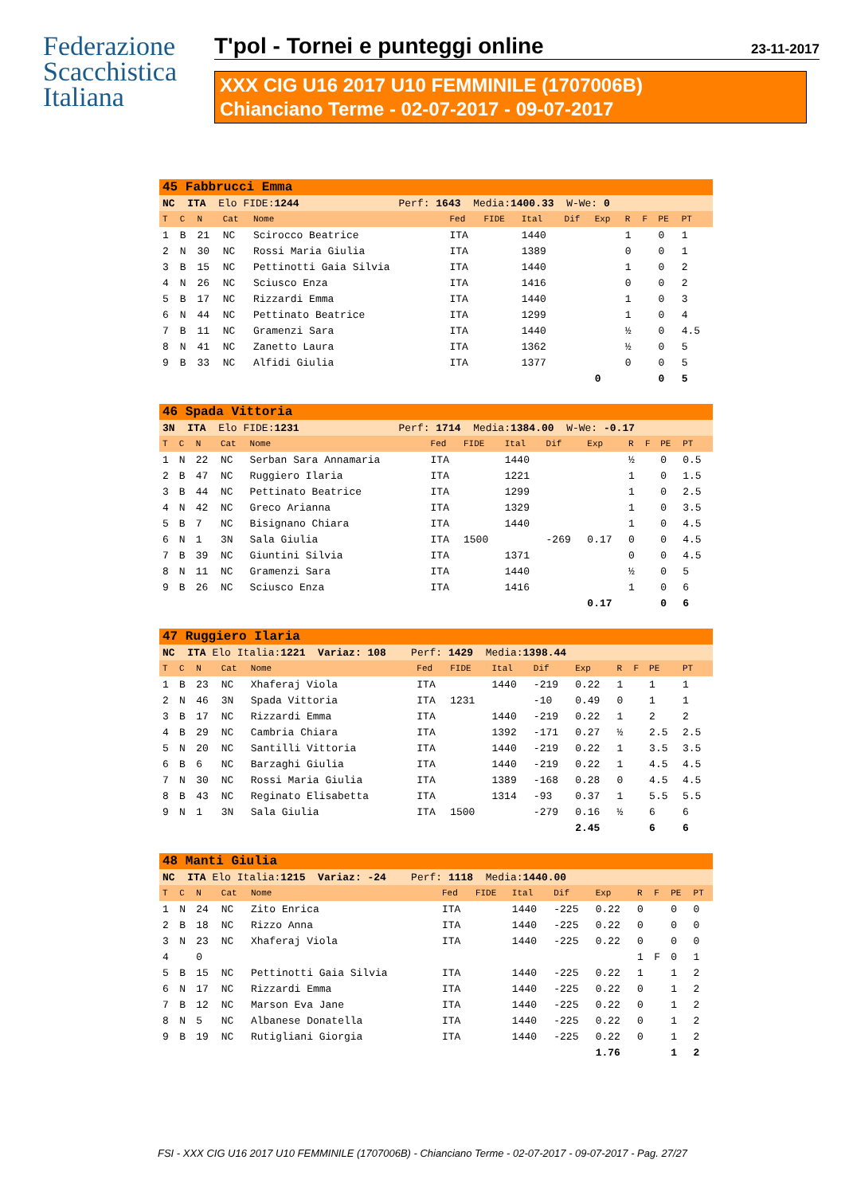Federazione
Scacchistica
Italiana
T'pol - Tornei e punteggi online 23-11-2017
XXX CIG U16 2017 U10 FEMMINILE (1707006B)
Chianciano Terme - 02-07-2017 - 09-07-2017
| 45 Fabbrucci Emma | | | | | | | | | | | | | |
| NC ITA Elo FIDE: 1244 Perf: 1643 Media: 1400.33 W-We: 0 | | | | | | | | | | | | | |
| T | C | N | Cat | Nome | Fed | FIDE | Ital | Dif | Exp | R | F | PE | PT |
| 1 | B | 21 | NC | Scirocco Beatrice | ITA | | 1440 | | | 1 | | 0 | 1 |
| 2 | N | 30 | NC | Rossi Maria Giulia | ITA | | 1389 | | | 0 | | 0 | 1 |
| 3 | B | 15 | NC | Pettinotti Gaia Silvia | ITA | | 1440 | | | 1 | | 0 | 2 |
| 4 | N | 26 | NC | Sciusco Enza | ITA | | 1416 | | | 0 | | 0 | 2 |
| 5 | B | 17 | NC | Rizzardi Emma | ITA | | 1440 | | | 1 | | 0 | 3 |
| 6 | N | 44 | NC | Pettinato Beatrice | ITA | | 1299 | | | 1 | | 0 | 4 |
| 7 | B | 11 | NC | Gramenzi Sara | ITA | | 1440 | | | ½ | | 0 | 4.5 |
| 8 | N | 41 | NC | Zanetto Laura | ITA | | 1362 | | | ½ | | 0 | 5 |
| 9 | B | 33 | NC | Alfidi Giulia | ITA | | 1377 | | | 0 | | 0 | 5 |
| | | | | | | | | | 0 | | | 0 | 5 |
| 46 Spada Vittoria | | | | | | | | | | | | | |
| 3N ITA Elo FIDE: 1231 Perf: 1714 Media: 1384.00 W-We: -0.17 | | | | | | | | | | | | | |
| T | C | N | Cat | Nome | Fed | FIDE | Ital | Dif | Exp | R | F | PE | PT |
| 1 | N | 22 | NC | Serban Sara Annamaria | ITA | | 1440 | | | ½ | | 0 | 0.5 |
| 2 | B | 47 | NC | Ruggiero Ilaria | ITA | | 1221 | | | 1 | | 0 | 1.5 |
| 3 | B | 44 | NC | Pettinato Beatrice | ITA | | 1299 | | | 1 | | 0 | 2.5 |
| 4 | N | 42 | NC | Greco Arianna | ITA | | 1329 | | | 1 | | 0 | 3.5 |
| 5 | B | 7 | NC | Bisignano Chiara | ITA | | 1440 | | | 1 | | 0 | 4.5 |
| 6 | N | 1 | 3N | Sala Giulia | ITA | 1500 | | -269 | 0.17 | 0 | | 0 | 4.5 |
| 7 | B | 39 | NC | Giuntini Silvia | ITA | | 1371 | | | 0 | | 0 | 4.5 |
| 8 | N | 11 | NC | Gramenzi Sara | ITA | | 1440 | | | ½ | | 0 | 5 |
| 9 | B | 26 | NC | Sciusco Enza | ITA | | 1416 | | | 1 | | 0 | 6 |
| | | | | | | | | | 0.17 | | | 0 | 6 |
| 47 Ruggiero Ilaria | | | | | | | | | | | | | |
| NC ITA Elo Italia: 1221 Variaz: 108 Perf: 1429 Media: 1398.44 | | | | | | | | | | | | | |
| T | C | N | Cat | Nome | Fed | FIDE | Ital | Dif | Exp | R | F | PE | PT |
| 1 | B | 23 | NC | Xhaferaj Viola | ITA | | 1440 | -219 | 0.22 | 1 | | 1 | 1 |
| 2 | N | 46 | 3N | Spada Vittoria | ITA | 1231 | | -10 | 0.49 | 0 | | 1 | 1 |
| 3 | B | 17 | NC | Rizzardi Emma | ITA | | 1440 | -219 | 0.22 | 1 | | 2 | 2 |
| 4 | B | 29 | NC | Cambria Chiara | ITA | | 1392 | -171 | 0.27 | ½ | | 2.5 | 2.5 |
| 5 | N | 20 | NC | Santilli Vittoria | ITA | | 1440 | -219 | 0.22 | 1 | | 3.5 | 3.5 |
| 6 | B | 6 | NC | Barzaghi Giulia | ITA | | 1440 | -219 | 0.22 | 1 | | 4.5 | 4.5 |
| 7 | N | 30 | NC | Rossi Maria Giulia | ITA | | 1389 | -168 | 0.28 | 0 | | 4.5 | 4.5 |
| 8 | B | 43 | NC | Reginato Elisabetta | ITA | | 1314 | -93 | 0.37 | 1 | | 5.5 | 5.5 |
| 9 | N | 1 | 3N | Sala Giulia | ITA | 1500 | | -279 | 0.16 | ½ | | 6 | 6 |
| | | | | | | | | | 2.45 | | | 6 | 6 |
| 48 Manti Giulia | | | | | | | | | | | | | |
| NC ITA Elo Italia: 1215 Variaz: -24 Perf: 1118 Media: 1440.00 | | | | | | | | | | | | | |
| T | C | N | Cat | Nome | Fed | FIDE | Ital | Dif | Exp | R | F | PE | PT |
| 1 | N | 24 | NC | Zito Enrica | ITA | | 1440 | -225 | 0.22 | 0 | | 0 | 0 |
| 2 | B | 18 | NC | Rizzo Anna | ITA | | 1440 | -225 | 0.22 | 0 | | 0 | 0 |
| 3 | N | 23 | NC | Xhaferaj Viola | ITA | | 1440 | -225 | 0.22 | 0 | | 0 | 0 |
| 4 | | 0 | | | | | | | | 1 | F | 0 | 1 |
| 5 | B | 15 | NC | Pettinotti Gaia Silvia | ITA | | 1440 | -225 | 0.22 | 1 | | 1 | 2 |
| 6 | N | 17 | NC | Rizzardi Emma | ITA | | 1440 | -225 | 0.22 | 0 | | 1 | 2 |
| 7 | B | 12 | NC | Marson Eva Jane | ITA | | 1440 | -225 | 0.22 | 0 | | 1 | 2 |
| 8 | N | 5 | NC | Albanese Donatella | ITA | | 1440 | -225 | 0.22 | 0 | | 1 | 2 |
| 9 | B | 19 | NC | Rutigliani Giorgia | ITA | | 1440 | -225 | 0.22 | 0 | | 1 | 2 |
| | | | | | | | | | 1.76 | | | 1 | 2 |
FSI - XXX CIG U16 2017 U10 FEMMINILE (1707006B) - Chianciano Terme - 02-07-2017 - 09-07-2017 - Pag. 27/27